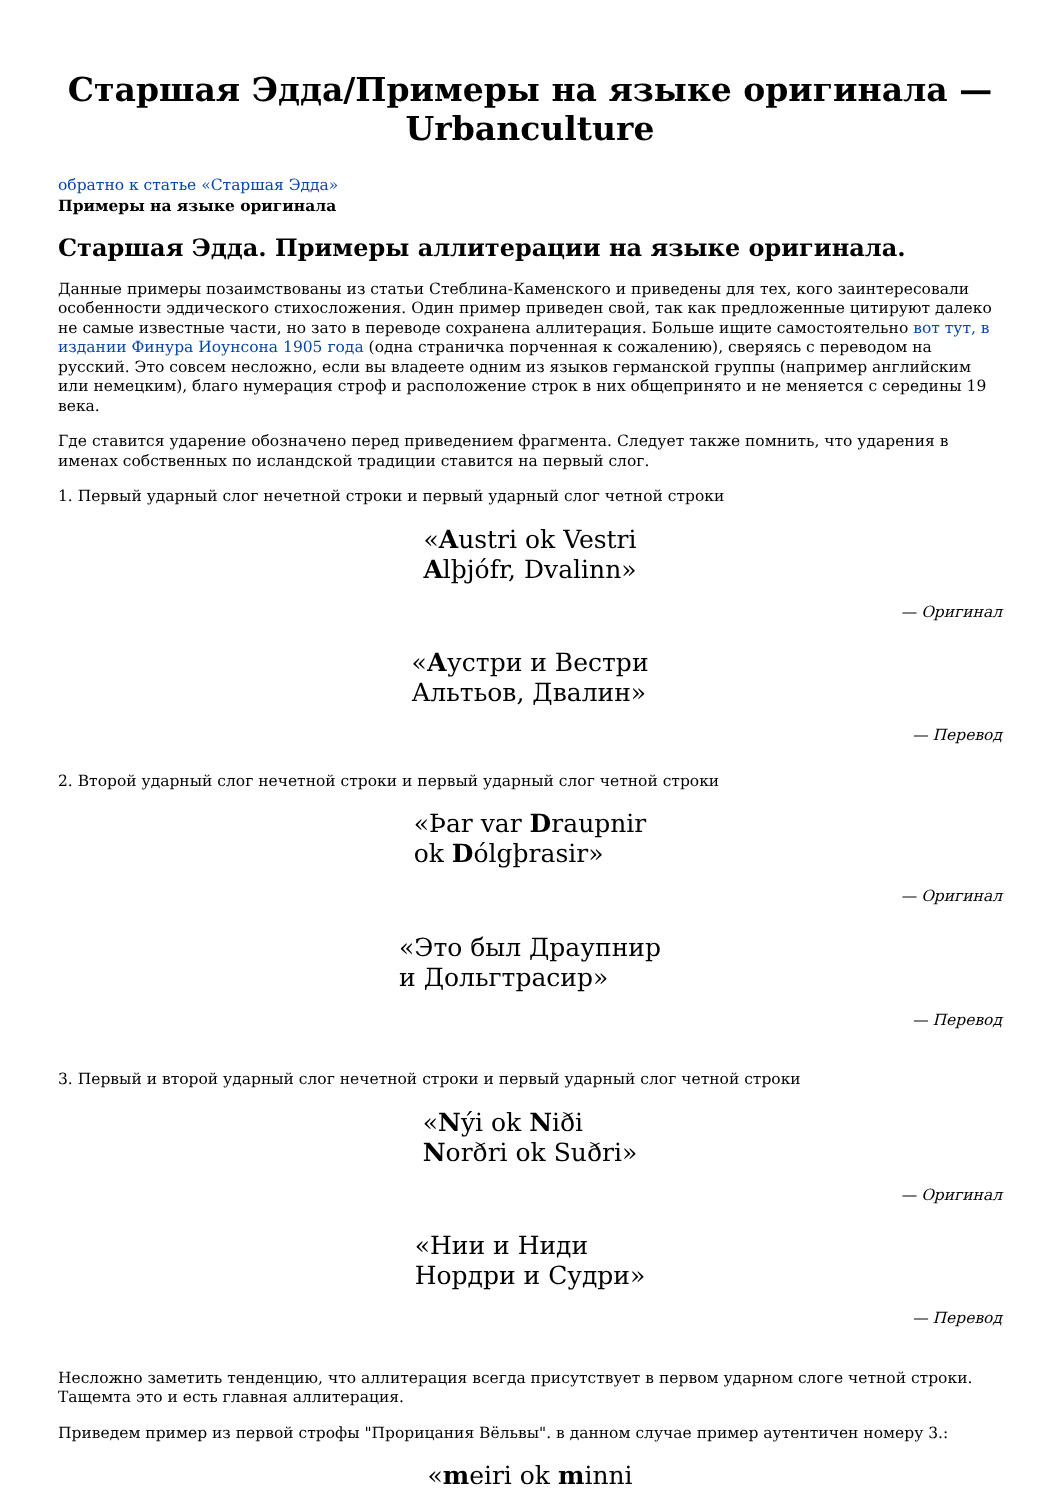Старшая Эдда/Примеры на языке оригинала — Urbanculture
обратно к статье «Старшая Эдда»
Примеры на языке оригинала
Старшая Эдда. Примеры аллитерации на языке оригинала.
Данные примеры позаимствованы из статьи Стеблина-Каменского и приведены для тех, кого заинтересовали особенности эддического стихосложения. Один пример приведен свой, так как предложенные цитируют далеко не самые известные части, но зато в переводе сохранена аллитерация. Больше ищите самостоятельно вот тут, в издании Финура Иоунсона 1905 года (одна страничка порченная к сожалению), сверяясь с переводом на русский. Это совсем несложно, если вы владеете одним из языков германской группы (например английским или немецким), благо нумерация строф и расположение строк в них общепринято и не меняется с середины 19 века.
Где ставится ударение обозначено перед приведением фрагмента. Следует также помнить, что ударения в именах собственных по исландской традиции ставится на первый слог.
1. Первый ударный слог нечетной строки и первый ударный слог четной строки
«Austri ok Vestri
Alþjófr, Dvalinn»
— Оригинал
«Аустри и Вестри
Альтьов, Двалин»
— Перевод
2. Второй ударный слог нечетной строки и первый ударный слог четной строки
«Þar var Draupnir
ok Dólgþrasir»
— Оригинал
«Это был Драупнир
и Дольгтрасир»
— Перевод
3. Первый и второй ударный слог нечетной строки и первый ударный слог четной строки
«Nýi ok Niði
Norðri ok Suðri»
— Оригинал
«Нии и Ниди
Нордри и Судри»
— Перевод
Несложно заметить тенденцию, что аллитерация всегда присутствует в первом ударном слоге четной строки. Тащемта это и есть главная аллитерация.
Приведем пример из первой строфы "Прорицания Вёльвы". в данном случае пример аутентичен номеру 3.:
«meiri ok minni